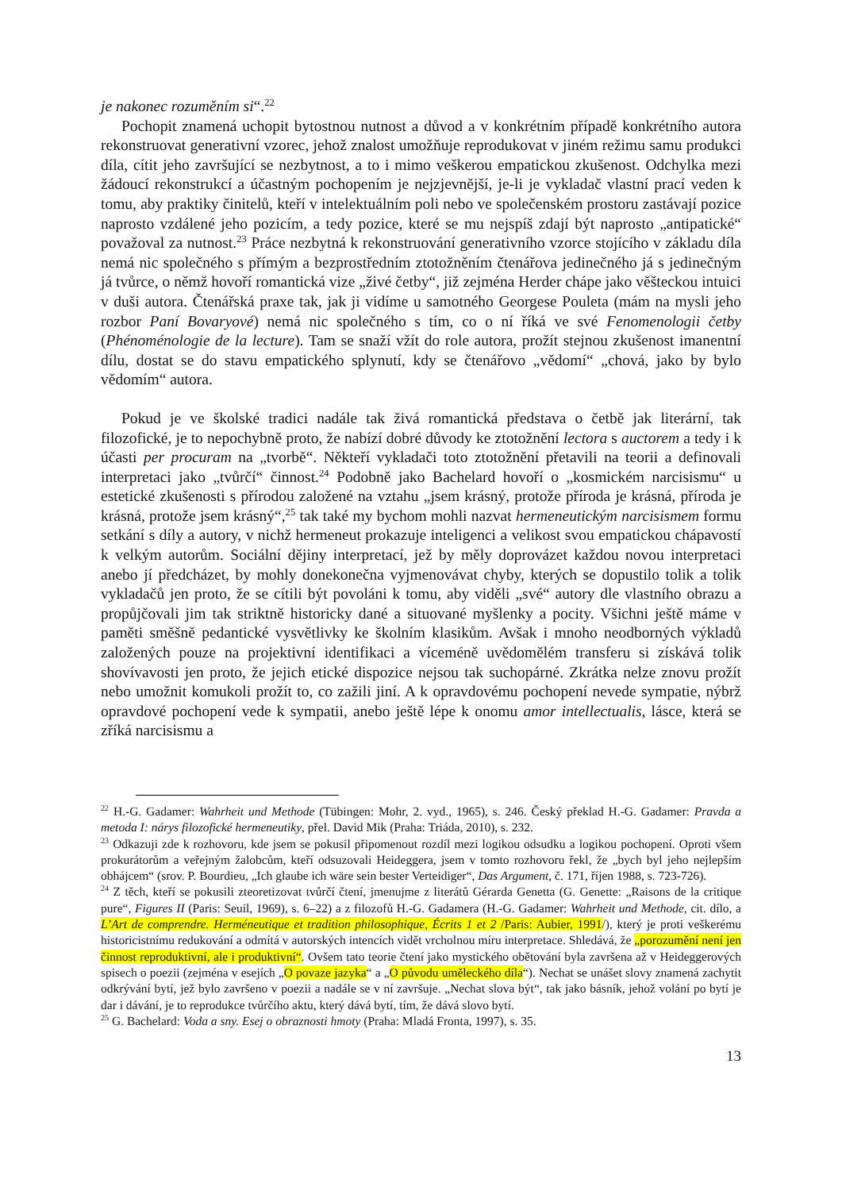je nakonec rozuměním si“.<sup>22</sup>
Pochopit znamená uchopit bytostnou nutnost a důvod a v konkrétním případě konkrétního autora rekonstruovat generativní vzorec, jehož znalost umožňuje reprodukovat v jiném režimu samu produkci díla, cítit jeho završující se nezbytnost, a to i mimo veškerou empatickou zkušenost. Odchylka mezi žádoucí rekonstrukcí a účastným pochopením je nejzjevnější, je-li je vykladač vlastní prací veden k tomu, aby praktiky činitelů, kteří v intelektuálním poli nebo ve společenském prostoru zastávají pozice naprosto vzdálené jeho pozicím, a tedy pozice, které se mu nejspíš zdají být naprosto „antipatické“ považoval za nutnost.<sup>23</sup> Práce nezbytná k rekonstruování generativního vzorce stojícího v základu díla nemá nic společného s přímým a bezprostředním ztotožněním čtenářova jedinečného já s jedinečným já tvůrce, o němž hovoří romantická vize „živé četby“, již zejména Herder chápe jako věšteckou intuici v duši autora. Čtenářská praxe tak, jak ji vidíme u samotného Georgese Pouleta (mám na mysli jeho rozbor Paní Bovaryové) nemá nic společného s tím, co o ní říká ve své Fenomenologii četby (Phénoménologie de la lecture). Tam se snaží vžít do role autora, prožít stejnou zkušenost imanentní dílu, dostat se do stavu empatického splynutí, kdy se čtenářovo „vědomí“ „chová, jako by bylo vědomím“ autora.
Pokud je ve školské tradici nadále tak živá romantická představa o četbě jak literární, tak filozofické, je to nepochybně proto, že nabízí dobré důvody ke ztotožnění lectora s auctorem a tedy i k účasti per procuram na „tvorbě“. Někteří vykladači toto ztotožnění přetavili na teorii a definovali interpretaci jako „tvůrčí“ činnost.<sup>24</sup> Podobně jako Bachelard hovoří o „kosmickém narcisismu“ u estetické zkušenosti s přírodou založené na vztahu „jsem krásný, protože příroda je krásná, příroda je krásná, protože jsem krásný“,<sup>25</sup> tak také my bychom mohli nazvat hermeneutickým narcisismem formu setkání s díly a autory, v nichž hermeneut prokazuje inteligenci a velikost svou empatickou chápavostí k velkým autorům. Sociální dějiny interpretací, jež by měly doprovázet každou novou interpretaci anebo jí předcházet, by mohly donekonečna vyjmenovávat chyby, kterých se dopustilo tolik a tolik vykladačů jen proto, že se cítili být povoláni k tomu, aby viděli „své“ autory dle vlastního obrazu a propůjčovali jim tak striktně historicky dané a situované myšlenky a pocity. Všichni ještě máme v paměti směšně pedantické vysvětlivky ke školním klasikům. Avšak i mnoho neodborných výkladů založených pouze na projektivní identifikaci a víceméně uvědomělém transferu si získává tolik shovívavosti jen proto, že jejich etické dispozice nejsou tak suchopárné. Zkrátka nelze znovu prožít nebo umožnit komukoli prožít to, co zažili jiní. A k opravdovému pochopení nevede sympatie, nýbrž opravdové pochopení vede k sympatii, anebo ještě lépe k onomu amor intellectualis, lásce, která se zříká narcisismu a
<sup>22</sup> H.-G. Gadamer: Wahrheit und Methode (Tübingen: Mohr, 2. vyd., 1965), s. 246. Český překlad H.-G. Gadamer: Pravda a metoda I: nárys filozofické hermeneutiky, přel. David Mik (Praha: Triáda, 2010), s. 232.
<sup>23</sup> Odkazuji zde k rozhovoru, kde jsem se pokusil připomenout rozdíl mezi logikou odsudku a logikou pochopení. Oproti všem prokurátorům a veřejným žalobcům, kteří odsuzovali Heideggera, jsem v tomto rozhovoru řekl, že „bych byl jeho nejlepším obhájcem“ (srov. P. Bourdieu, „Ich glaube ich wäre sein bester Verteidiger“, Das Argument, č. 171, říjen 1988, s. 723-726).
<sup>24</sup> Z těch, kteří se pokusili zteoretizovat tvůrčí čtení, jmenujme z literátů Gérarda Genetta (G. Genette: „Raisons de la critique pure“, Figures II (Paris: Seuil, 1969), s. 6–22) a z filozofů H.-G. Gadamera (H.-G. Gadamer: Wahrheit und Methode, cit. dílo, a L’Art de comprendre. Herméneutique et tradition philosophique, Écrits 1 et 2 /Paris: Aubier, 1991/), který je proti veškerému historicistnímu redukování a odmítá v autorských intencích vidět vrcholnou míru interpretace. Shledává, že „porozumění není jen činnost reproduktivní, ale i produktivní“. Ovšem tato teorie čtení jako mystického obětování byla završena až v Heideggerových spisech o poezii (zejména v esejích „O povaze jazyka“ a „O původu uměleckého díla“). Nechat se unášet slovy znamená zachytit odkrývání bytí, jež bylo završeno v poezii a nadále se v ní završuje. „Nechat slova být“, tak jako básník, jehož volání po bytí je dar i dávání, je to reprodukce tvůrčího aktu, který dává bytí, tím, že dává slovo bytí.
<sup>25</sup> G. Bachelard: Voda a sny. Esej o obraznosti hmoty (Praha: Mladá Fronta, 1997), s. 35.
13